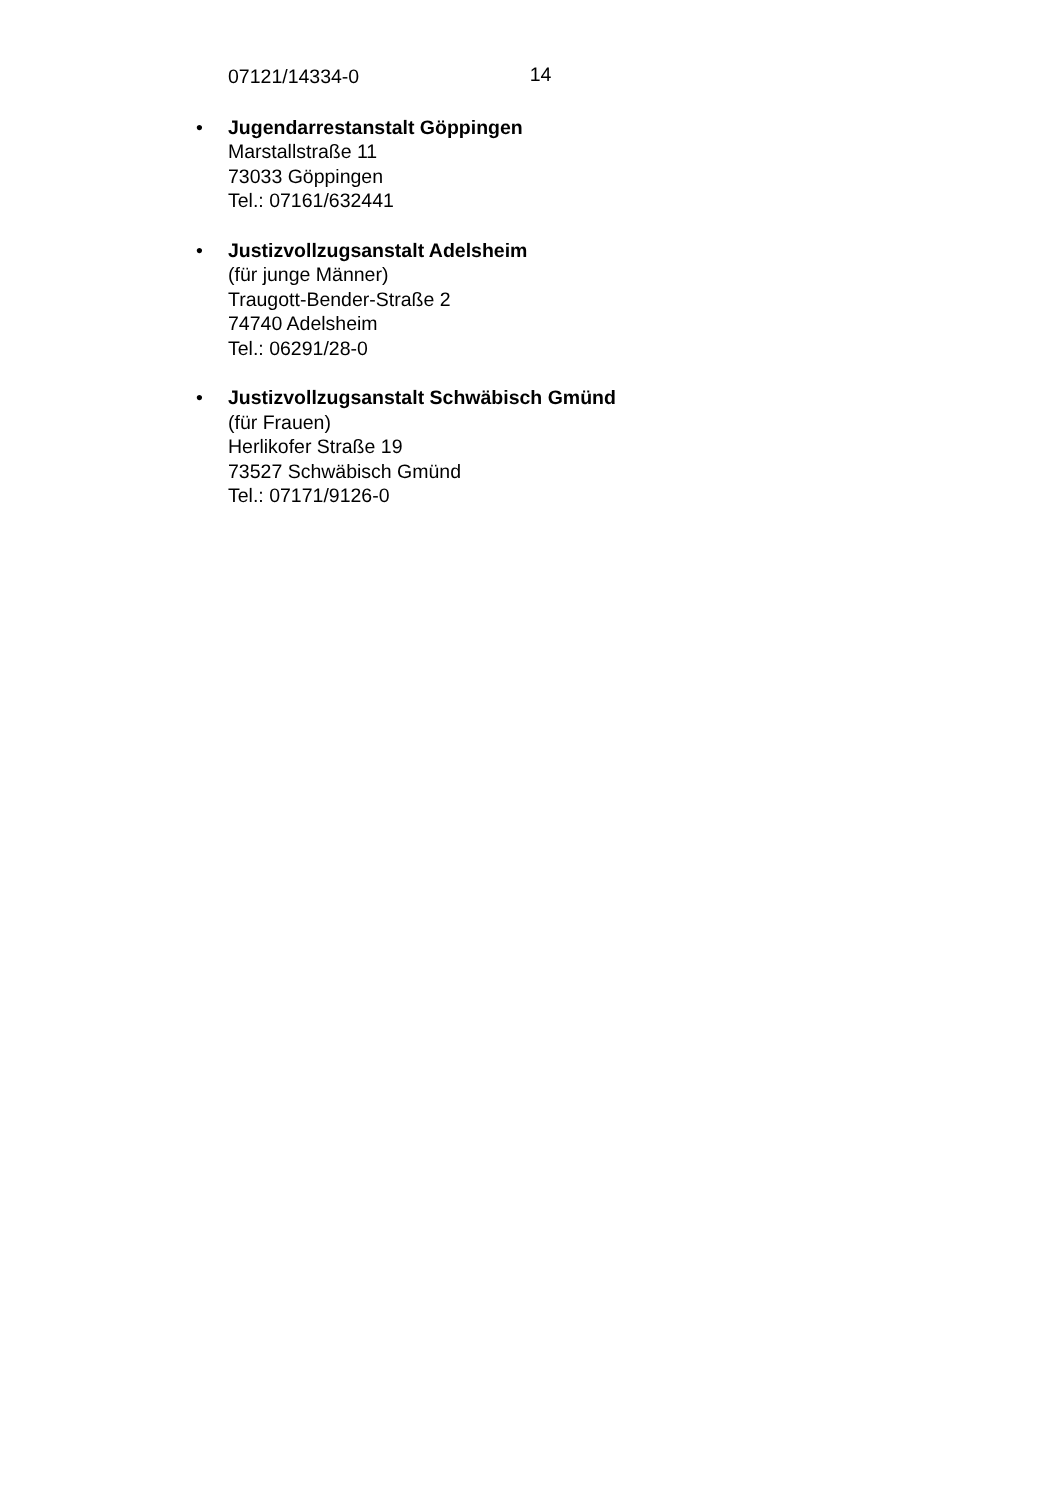14
07121/14334-0
• Jugendarrestanstalt Göppingen
Marstallstraße 11
73033 Göppingen
Tel.: 07161/632441
• Justizvollzugsanstalt Adelsheim
(für junge Männer)
Traugott-Bender-Straße 2
74740 Adelsheim
Tel.: 06291/28-0
• Justizvollzugsanstalt Schwäbisch Gmünd
(für Frauen)
Herlikofer Straße 19
73527 Schwäbisch Gmünd
Tel.: 07171/9126-0